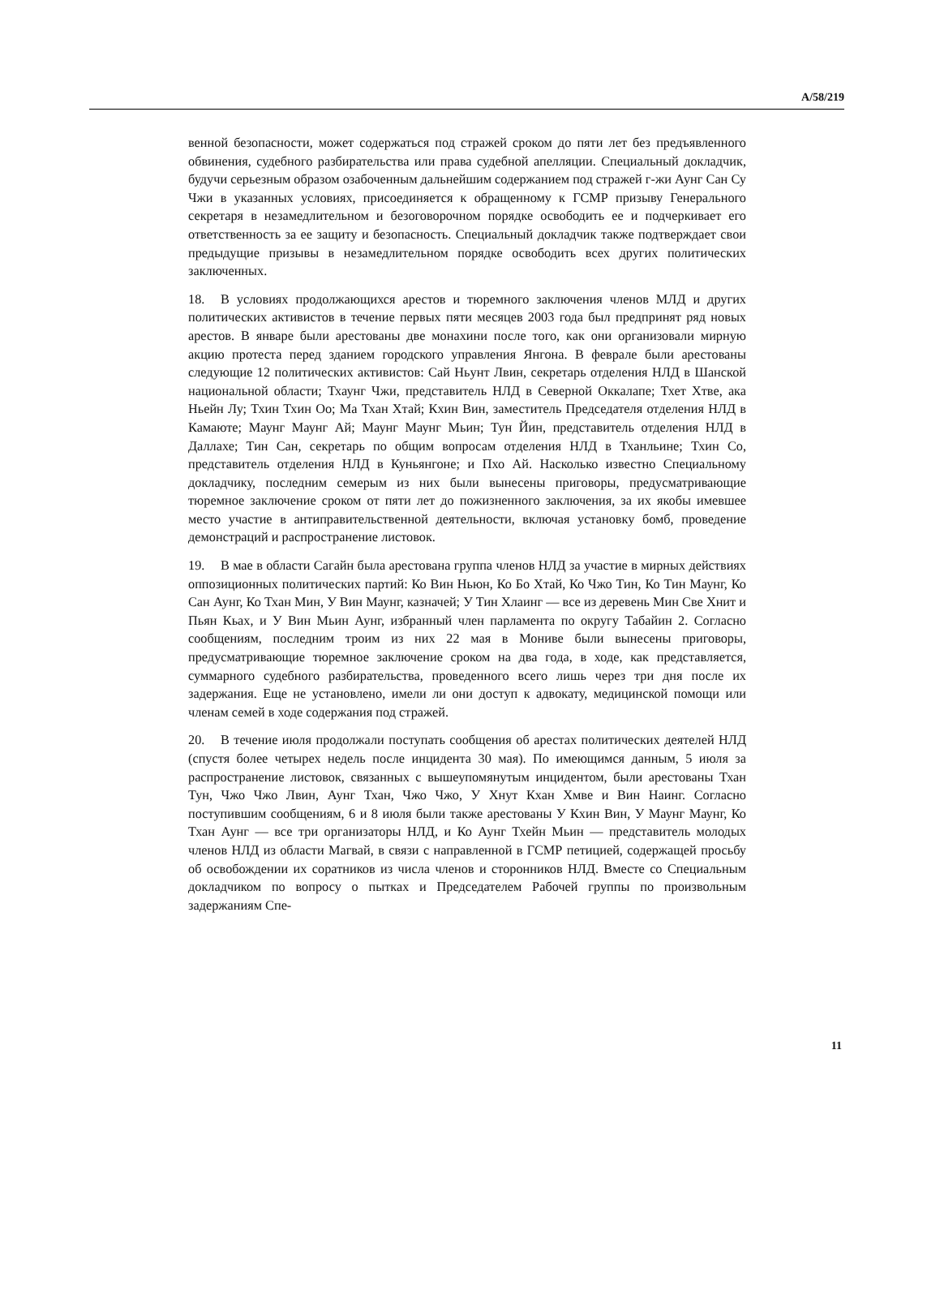A/58/219
венной безопасности, может содержаться под стражей сроком до пяти лет без предъявленного обвинения, судебного разбирательства или права судебной апелляции. Специальный докладчик, будучи серьезным образом озабоченным дальнейшим содержанием под стражей г-жи Аунг Сан Су Чжи в указанных условиях, присоединяется к обращенному к ГСМР призыву Генерального секретаря в незамедлительном и безоговорочном порядке освободить ее и подчеркивает его ответственность за ее защиту и безопасность. Специальный докладчик также подтверждает свои предыдущие призывы в незамедлительном порядке освободить всех других политических заключенных.
18. В условиях продолжающихся арестов и тюремного заключения членов МЛД и других политических активистов в течение первых пяти месяцев 2003 года был предпринят ряд новых арестов. В январе были арестованы две монахини после того, как они организовали мирную акцию протеста перед зданием городского управления Янгона. В феврале были арестованы следующие 12 политических активистов: Сай Ньунт Лвин, секретарь отделения НЛД в Шанской национальной области; Тхаунг Чжи, представитель НЛД в Северной Оккалапе; Тхет Хтве, ака Ньейн Лу; Тхин Тхин Оо; Ма Тхан Хтай; Кхин Вин, заместитель Председателя отделения НЛД в Камаюте; Маунг Маунг Ай; Маунг Маунг Мьин; Тун Йин, представитель отделения НЛД в Даллахе; Тин Сан, секретарь по общим вопросам отделения НЛД в Тханльине; Тхин Со, представитель отделения НЛД в Куньянгоне; и Пхо Ай. Насколько известно Специальному докладчику, последним семерым из них были вынесены приговоры, предусматривающие тюремное заключение сроком от пяти лет до пожизненного заключения, за их якобы имевшее место участие в антиправительственной деятельности, включая установку бомб, проведение демонстраций и распространение листовок.
19. В мае в области Сагайн была арестована группа членов НЛД за участие в мирных действиях оппозиционных политических партий: Ко Вин Ньюн, Ко Бо Хтай, Ко Чжо Тин, Ко Тин Маунг, Ко Сан Аунг, Ко Тхан Мин, У Вин Маунг, казначей; У Тин Хлаинг — все из деревень Мин Све Хнит и Пьян Кьах, и У Вин Мьин Аунг, избранный член парламента по округу Табайин 2. Согласно сообщениям, последним троим из них 22 мая в Мониве были вынесены приговоры, предусматривающие тюремное заключение сроком на два года, в ходе, как представляется, суммарного судебного разбирательства, проведенного всего лишь через три дня после их задержания. Еще не установлено, имели ли они доступ к адвокату, медицинской помощи или членам семей в ходе содержания под стражей.
20. В течение июля продолжали поступать сообщения об арестах политических деятелей НЛД (спустя более четырех недель после инцидента 30 мая). По имеющимся данным, 5 июля за распространение листовок, связанных с вышеупомянутым инцидентом, были арестованы Тхан Тун, Чжо Чжо Лвин, Аунг Тхан, Чжо Чжо, У Хнут Кхан Хмве и Вин Наинг. Согласно поступившим сообщениям, 6 и 8 июля были также арестованы У Кхин Вин, У Маунг Маунг, Ко Тхан Аунг — все три организаторы НЛД, и Ко Аунг Тхейн Мьин — представитель молодых членов НЛД из области Магвай, в связи с направленной в ГСМР петицией, содержащей просьбу об освобождении их соратников из числа членов и сторонников НЛД. Вместе со Специальным докладчиком по вопросу о пытках и Председателем Рабочей группы по произвольным задержаниям Спе-
11